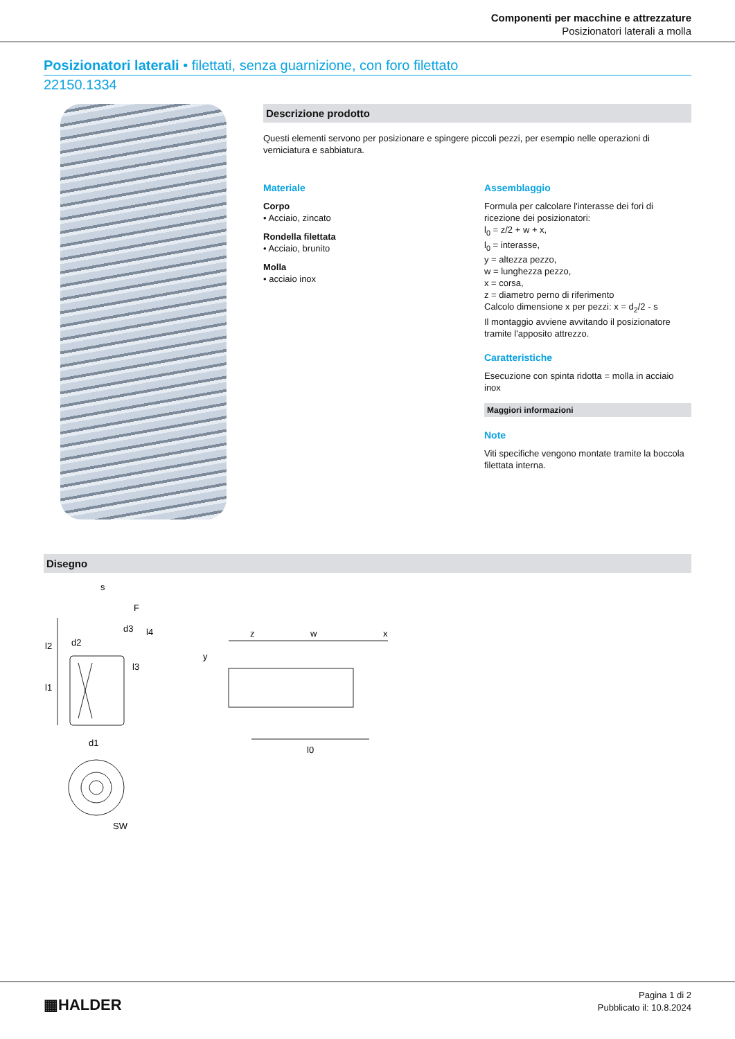Componenti per macchine e attrezzature
Posizionatori laterali a molla
Posizionatori laterali • filettati, senza guarnizione, con foro filettato
22150.1334
Descrizione prodotto
Questi elementi servono per posizionare e spingere piccoli pezzi, per esempio nelle operazioni di verniciatura e sabbiatura.
Materiale
Corpo
• Acciaio, zincato
Rondella filettata
• Acciaio, brunito
Molla
• acciaio inox
Assemblaggio
Formula per calcolare l'interasse dei fori di ricezione dei posizionatori:
l<sub>0</sub> = z/2 + w + x,
l<sub>0</sub> = interasse,
y = altezza pezzo,
w = lunghezza pezzo,
x = corsa,
z = diametro perno di riferimento
Calcolo dimensione x per pezzi: x = d<sub>2</sub>/2 - s
Il montaggio avviene avvitando il posizionatore tramite l'apposito attrezzo.
Caratteristiche
Esecuzione con spinta ridotta = molla in acciaio inox
Maggiori informazioni
Note
Viti specifiche vengono montate tramite la boccola filettata interna.
Disegno
s
F
d3
d2
d1
SW
z
w
x
y
l0
l2
l1
l4
l3
▦HALDER
Pagina 1 di 2
Pubblicato il: 10.8.2024